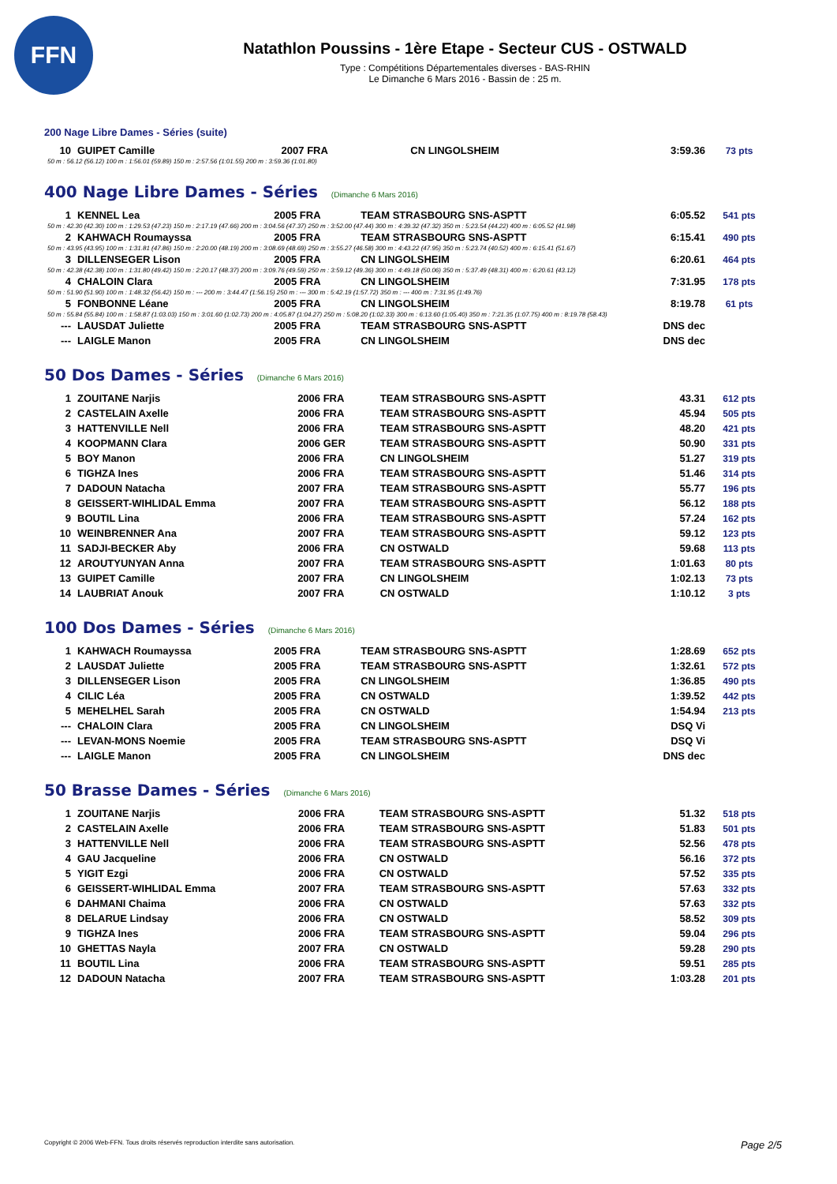FFN
Natathlon Poussins - 1ère Etape - Secteur CUS - OSTWALD
Type : Compétitions Départementales diverses - BAS-RHIN
Le Dimanche 6 Mars 2016 - Bassin de : 25 m.
200 Nage Libre Dames - Séries (suite)
| 10 | GUIPET Camille | 2007 FRA | CN LINGOLSHEIM | 3:59.36 | 73 pts |
| 50 m : 56.12 (56.12) 100 m : 1:56.01 (59.89) 150 m : 2:57.56 (1:01.55) 200 m : 3:59.36 (1:01.80) | | | | | |
400 Nage Libre Dames - Séries (Dimanche 6 Mars 2016)
| 1 | KENNEL Lea | 2005 FRA | TEAM STRASBOURG SNS-ASPTT | 6:05.52 | 541 pts |
| 50 m : 42.30 (42.30) 100 m : 1:29.53 (47.23) 150 m : 2:17.19 (47.66) 200 m : 3:04.56 (47.37) 250 m : 3:52.00 (47.44) 300 m : 4:39.32 (47.32) 350 m : 5:23.54 (44.22) 400 m : 6:05.52 (41.98) | | | | | |
| 2 | KAHWACH Roumayssa | 2005 FRA | TEAM STRASBOURG SNS-ASPTT | 6:15.41 | 490 pts |
| 50 m : 43.95 (43.95) 100 m : 1:31.81 (47.86) 150 m : 2:20.00 (48.19) 200 m : 3:08.69 (48.69) 250 m : 3:55.27 (46.58) 300 m : 4:43.22 (47.95) 350 m : 5:23.74 (40.52) 400 m : 6:15.41 (51.67) | | | | | |
| 3 | DILLENSEGER Lison | 2005 FRA | CN LINGOLSHEIM | 6:20.61 | 464 pts |
| 50 m : 42.38 (42.38) 100 m : 1:31.80 (49.42) 150 m : 2:20.17 (48.37) 200 m : 3:09.76 (49.59) 250 m : 3:59.12 (49.36) 300 m : 4:49.18 (50.06) 350 m : 5:37.49 (48.31) 400 m : 6:20.61 (43.12) | | | | | |
| 4 | CHALOIN Clara | 2005 FRA | CN LINGOLSHEIM | 7:31.95 | 178 pts |
| 50 m : 51.90 (51.90) 100 m : 1:48.32 (56.42) 150 m : --- 200 m : 3:44.47 (1:56.15) 250 m : --- 300 m : 5:42.19 (1:57.72) 350 m : --- 400 m : 7:31.95 (1:49.76) | | | | | |
| 5 | FONBONNE Léane | 2005 FRA | CN LINGOLSHEIM | 8:19.78 | 61 pts |
| 50 m : 55.84 (55.84) 100 m : 1:58.87 (1:03.03) 150 m : 3:01.60 (1:02.73) 200 m : 4:05.87 (1:04.27) 250 m : 5:08.20 (1:02.33) 300 m : 6:13.60 (1:05.40) 350 m : 7:21.35 (1:07.75) 400 m : 8:19.78 (58.43) | | | | | |
| --- | LAUSDAT Juliette | 2005 FRA | TEAM STRASBOURG SNS-ASPTT | DNS dec | |
| --- | LAIGLE Manon | 2005 FRA | CN LINGOLSHEIM | DNS dec | |
50 Dos Dames - Séries (Dimanche 6 Mars 2016)
| 1 | ZOUITANE Narjis | 2006 FRA | TEAM STRASBOURG SNS-ASPTT | 43.31 | 612 pts |
| 2 | CASTELAIN Axelle | 2006 FRA | TEAM STRASBOURG SNS-ASPTT | 45.94 | 505 pts |
| 3 | HATTENVILLE Nell | 2006 FRA | TEAM STRASBOURG SNS-ASPTT | 48.20 | 421 pts |
| 4 | KOOPMANN Clara | 2006 GER | TEAM STRASBOURG SNS-ASPTT | 50.90 | 331 pts |
| 5 | BOY Manon | 2006 FRA | CN LINGOLSHEIM | 51.27 | 319 pts |
| 6 | TIGHZA Ines | 2006 FRA | TEAM STRASBOURG SNS-ASPTT | 51.46 | 314 pts |
| 7 | DADOUN Natacha | 2007 FRA | TEAM STRASBOURG SNS-ASPTT | 55.77 | 196 pts |
| 8 | GEISSERT-WIHLIDAL Emma | 2007 FRA | TEAM STRASBOURG SNS-ASPTT | 56.12 | 188 pts |
| 9 | BOUTIL Lina | 2006 FRA | TEAM STRASBOURG SNS-ASPTT | 57.24 | 162 pts |
| 10 | WEINBRENNER Ana | 2007 FRA | TEAM STRASBOURG SNS-ASPTT | 59.12 | 123 pts |
| 11 | SADJI-BECKER Aby | 2006 FRA | CN OSTWALD | 59.68 | 113 pts |
| 12 | AROUTYUNYAN Anna | 2007 FRA | TEAM STRASBOURG SNS-ASPTT | 1:01.63 | 80 pts |
| 13 | GUIPET Camille | 2007 FRA | CN LINGOLSHEIM | 1:02.13 | 73 pts |
| 14 | LAUBRIAT Anouk | 2007 FRA | CN OSTWALD | 1:10.12 | 3 pts |
100 Dos Dames - Séries (Dimanche 6 Mars 2016)
| 1 | KAHWACH Roumayssa | 2005 FRA | TEAM STRASBOURG SNS-ASPTT | 1:28.69 | 652 pts |
| 2 | LAUSDAT Juliette | 2005 FRA | TEAM STRASBOURG SNS-ASPTT | 1:32.61 | 572 pts |
| 3 | DILLENSEGER Lison | 2005 FRA | CN LINGOLSHEIM | 1:36.85 | 490 pts |
| 4 | CILIC Léa | 2005 FRA | CN OSTWALD | 1:39.52 | 442 pts |
| 5 | MEHELHEL Sarah | 2005 FRA | CN OSTWALD | 1:54.94 | 213 pts |
| --- | CHALOIN Clara | 2005 FRA | CN LINGOLSHEIM | DSQ Vi | |
| --- | LEVAN-MONS Noemie | 2005 FRA | TEAM STRASBOURG SNS-ASPTT | DSQ Vi | |
| --- | LAIGLE Manon | 2005 FRA | CN LINGOLSHEIM | DNS dec | |
50 Brasse Dames - Séries (Dimanche 6 Mars 2016)
| 1 | ZOUITANE Narjis | 2006 FRA | TEAM STRASBOURG SNS-ASPTT | 51.32 | 518 pts |
| 2 | CASTELAIN Axelle | 2006 FRA | TEAM STRASBOURG SNS-ASPTT | 51.83 | 501 pts |
| 3 | HATTENVILLE Nell | 2006 FRA | TEAM STRASBOURG SNS-ASPTT | 52.56 | 478 pts |
| 4 | GAU Jacqueline | 2006 FRA | CN OSTWALD | 56.16 | 372 pts |
| 5 | YIGIT Ezgi | 2006 FRA | CN OSTWALD | 57.52 | 335 pts |
| 6 | GEISSERT-WIHLIDAL Emma | 2007 FRA | TEAM STRASBOURG SNS-ASPTT | 57.63 | 332 pts |
| 6 | DAHMANI Chaima | 2006 FRA | CN OSTWALD | 57.63 | 332 pts |
| 8 | DELARUE Lindsay | 2006 FRA | CN OSTWALD | 58.52 | 309 pts |
| 9 | TIGHZA Ines | 2006 FRA | TEAM STRASBOURG SNS-ASPTT | 59.04 | 296 pts |
| 10 | GHETTAS Nayla | 2007 FRA | CN OSTWALD | 59.28 | 290 pts |
| 11 | BOUTIL Lina | 2006 FRA | TEAM STRASBOURG SNS-ASPTT | 59.51 | 285 pts |
| 12 | DADOUN Natacha | 2007 FRA | TEAM STRASBOURG SNS-ASPTT | 1:03.28 | 201 pts |
Copyright © 2006 Web-FFN. Tous droits réservés reproduction interdite sans autorisation. Page 2/5